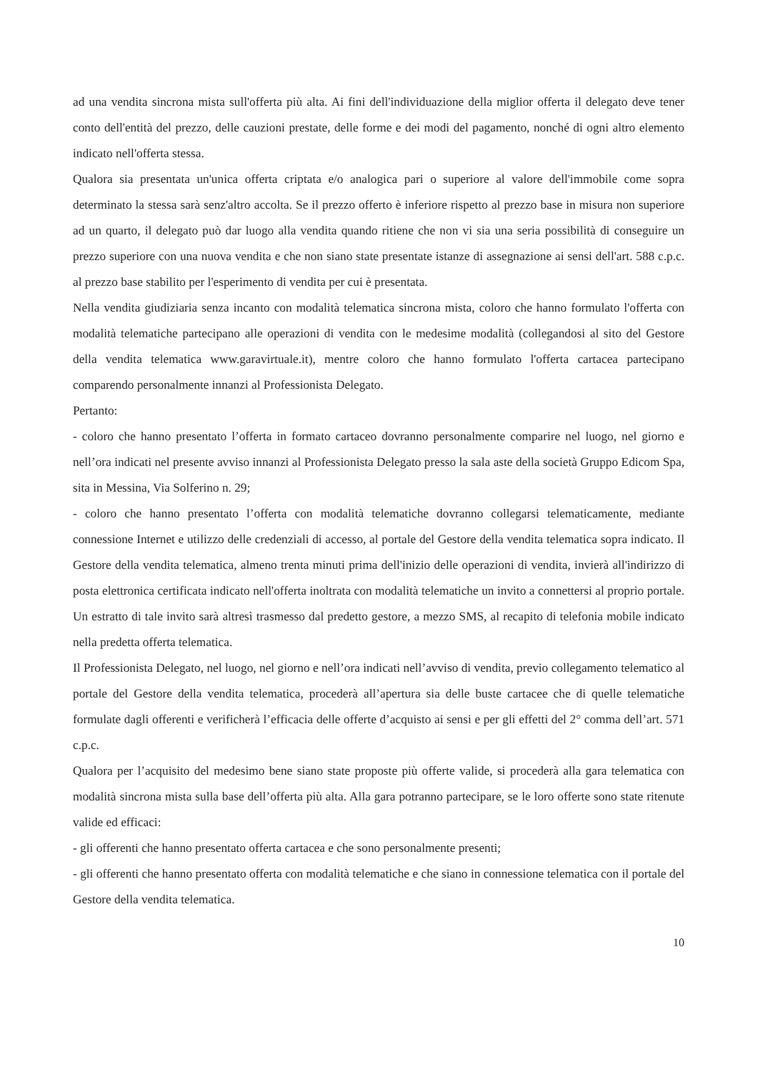ad una vendita sincrona mista sull'offerta più alta. Ai fini dell'individuazione della miglior offerta il delegato deve tener conto dell'entità del prezzo, delle cauzioni prestate, delle forme e dei modi del pagamento, nonché di ogni altro elemento indicato nell'offerta stessa.
Qualora sia presentata un'unica offerta criptata e/o analogica pari o superiore al valore dell'immobile come sopra determinato la stessa sarà senz'altro accolta. Se il prezzo offerto è inferiore rispetto al prezzo base in misura non superiore ad un quarto, il delegato può dar luogo alla vendita quando ritiene che non vi sia una seria possibilità di conseguire un prezzo superiore con una nuova vendita e che non siano state presentate istanze di assegnazione ai sensi dell'art. 588 c.p.c. al prezzo base stabilito per l'esperimento di vendita per cui è presentata.
Nella vendita giudiziaria senza incanto con modalità telematica sincrona mista, coloro che hanno formulato l'offerta con modalità telematiche partecipano alle operazioni di vendita con le medesime modalità (collegandosi al sito del Gestore della vendita telematica www.garavirtuale.it), mentre coloro che hanno formulato l'offerta cartacea partecipano comparendo personalmente innanzi al Professionista Delegato.
Pertanto:
- coloro che hanno presentato l’offerta in formato cartaceo dovranno personalmente comparire nel luogo, nel giorno e nell’ora indicati nel presente avviso innanzi al Professionista Delegato presso la sala aste della società Gruppo Edicom Spa, sita in Messina, Via Solferino n. 29;
- coloro che hanno presentato l’offerta con modalità telematiche dovranno collegarsi telematicamente, mediante connessione Internet e utilizzo delle credenziali di accesso, al portale del Gestore della vendita telematica sopra indicato. Il Gestore della vendita telematica, almeno trenta minuti prima dell'inizio delle operazioni di vendita, invierà all'indirizzo di posta elettronica certificata indicato nell'offerta inoltrata con modalità telematiche un invito a connettersi al proprio portale. Un estratto di tale invito sarà altresì trasmesso dal predetto gestore, a mezzo SMS, al recapito di telefonia mobile indicato nella predetta offerta telematica.
Il Professionista Delegato, nel luogo, nel giorno e nell’ora indicati nell’avviso di vendita, previo collegamento telematico al portale del Gestore della vendita telematica, procederà all’apertura sia delle buste cartacee che di quelle telematiche formulate dagli offerenti e verificherà l’efficacia delle offerte d’acquisto ai sensi e per gli effetti del 2° comma dell’art. 571 c.p.c.
Qualora per l’acquisito del medesimo bene siano state proposte più offerte valide, si procederà alla gara telematica con modalità sincrona mista sulla base dell’offerta più alta. Alla gara potranno partecipare, se le loro offerte sono state ritenute valide ed efficaci:
- gli offerenti che hanno presentato offerta cartacea e che sono personalmente presenti;
- gli offerenti che hanno presentato offerta con modalità telematiche e che siano in connessione telematica con il portale del Gestore della vendita telematica.
10